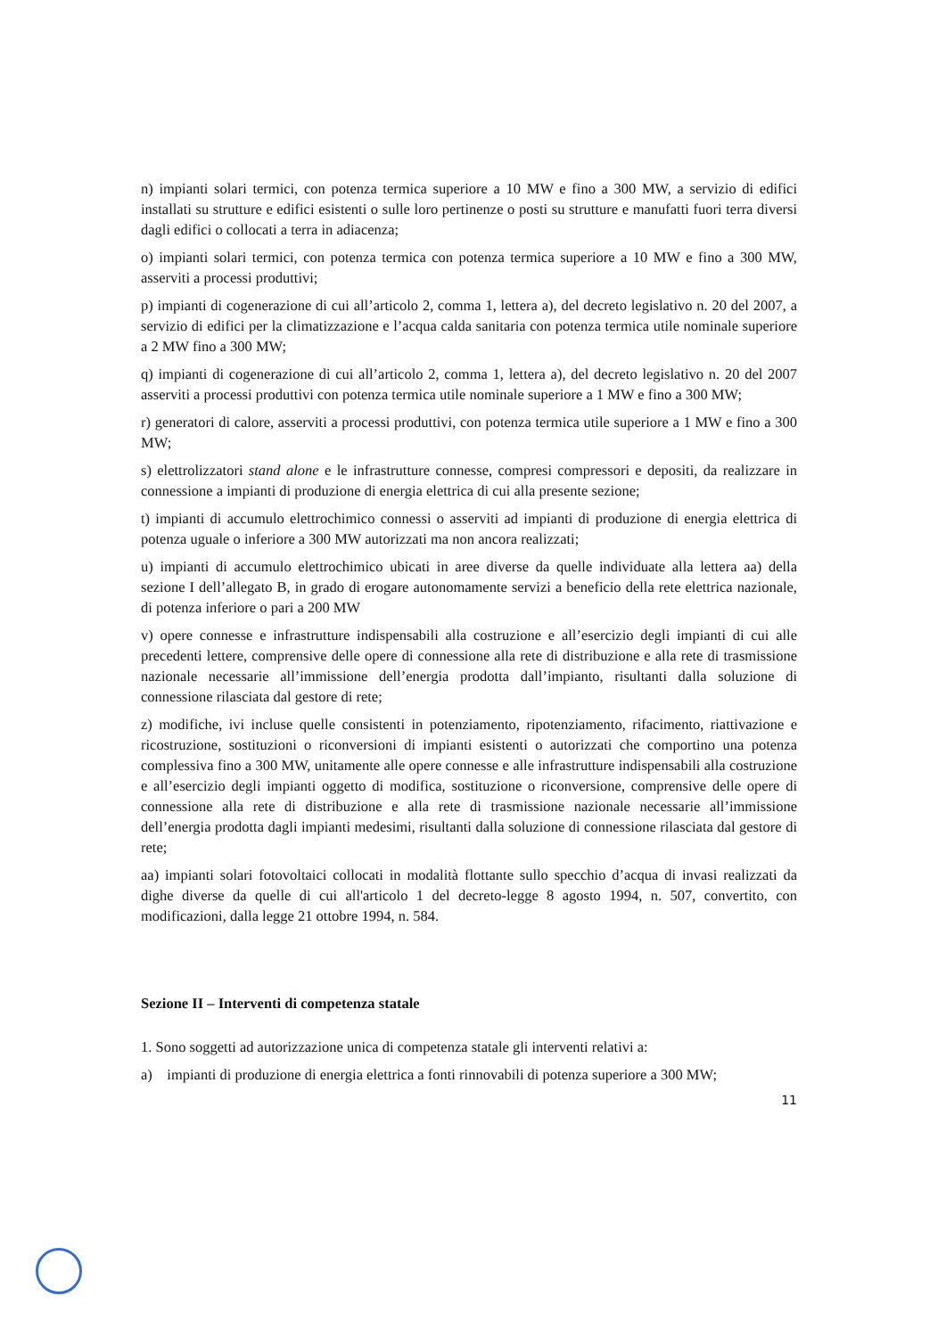n) impianti solari termici, con potenza termica superiore a 10 MW e fino a 300 MW, a servizio di edifici installati su strutture e edifici esistenti o sulle loro pertinenze o posti su strutture e manufatti fuori terra diversi dagli edifici o collocati a terra in adiacenza;
o) impianti solari termici, con potenza termica con potenza termica superiore a 10 MW e fino a 300 MW, asserviti a processi produttivi;
p) impianti di cogenerazione di cui all’articolo 2, comma 1, lettera a), del decreto legislativo n. 20 del 2007, a servizio di edifici per la climatizzazione e l’acqua calda sanitaria con potenza termica utile nominale superiore a 2 MW fino a 300 MW;
q) impianti di cogenerazione di cui all’articolo 2, comma 1, lettera a), del decreto legislativo n. 20 del 2007 asserviti a processi produttivi con potenza termica utile nominale superiore a 1 MW e fino a 300 MW;
r) generatori di calore, asserviti a processi produttivi, con potenza termica utile superiore a 1 MW e fino a 300 MW;
s) elettrolizzatori stand alone e le infrastrutture connesse, compresi compressori e depositi, da realizzare in connessione a impianti di produzione di energia elettrica di cui alla presente sezione;
t) impianti di accumulo elettrochimico connessi o asserviti ad impianti di produzione di energia elettrica di potenza uguale o inferiore a 300 MW autorizzati ma non ancora realizzati;
u) impianti di accumulo elettrochimico ubicati in aree diverse da quelle individuate alla lettera aa) della sezione I dell’allegato B, in grado di erogare autonomamente servizi a beneficio della rete elettrica nazionale, di potenza inferiore o pari a 200 MW
v) opere connesse e infrastrutture indispensabili alla costruzione e all’esercizio degli impianti di cui alle precedenti lettere, comprensive delle opere di connessione alla rete di distribuzione e alla rete di trasmissione nazionale necessarie all’immissione dell’energia prodotta dall’impianto, risultanti dalla soluzione di connessione rilasciata dal gestore di rete;
z) modifiche, ivi incluse quelle consistenti in potenziamento, ripotenziamento, rifacimento, riattivazione e ricostruzione, sostituzioni o riconversioni di impianti esistenti o autorizzati che comportino una potenza complessiva fino a 300 MW, unitamente alle opere connesse e alle infrastrutture indispensabili alla costruzione e all’esercizio degli impianti oggetto di modifica, sostituzione o riconversione, comprensive delle opere di connessione alla rete di distribuzione e alla rete di trasmissione nazionale necessarie all’immissione dell’energia prodotta dagli impianti medesimi, risultanti dalla soluzione di connessione rilasciata dal gestore di rete;
aa) impianti solari fotovoltaici collocati in modalità flottante sullo specchio d’acqua di invasi realizzati da dighe diverse da quelle di cui all'articolo 1 del decreto-legge 8 agosto 1994, n. 507, convertito, con modificazioni, dalla legge 21 ottobre 1994, n. 584.
Sezione II – Interventi di competenza statale
1. Sono soggetti ad autorizzazione unica di competenza statale gli interventi relativi a:
a) impianti di produzione di energia elettrica a fonti rinnovabili di potenza superiore a 300 MW;
11